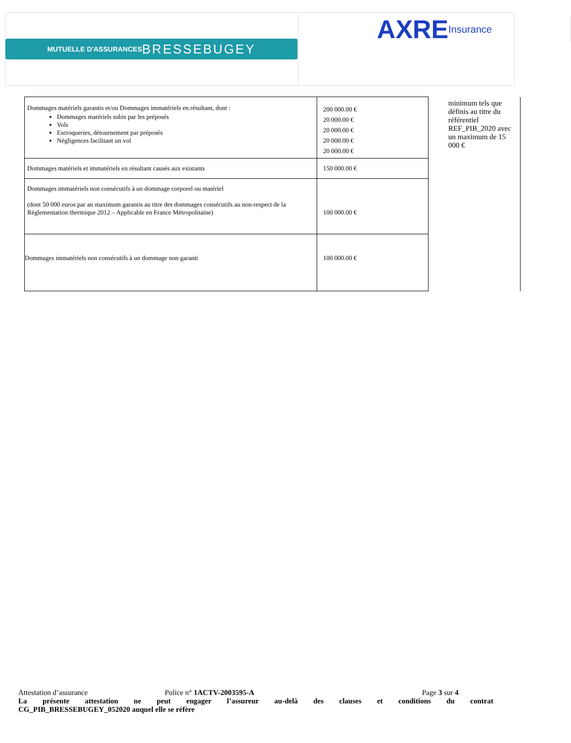MUTUELLE D'ASSURANCES BRESSE BUGEY
AXRE Insurance
| Dommages matériels garantis et/ou Dommages immatériels en résultant, dont : Dommages matériels subis par les préposés Vols Escroqueries, détournement par préposés Négligences facilitant un vol | 200 000.00 € 20 000.00 € 20 000.00 € 20 000.00 € 20 000.00 € | minimum tels que définis au titre du référentiel REF_PIB_2020 avec un maximum de 15 000 € |
| Dommages matériels et immatériels en résultant causés aux existants | 150 000.00 € | |
| Dommages immatériels non consécutifs à un dommage corporel ou matériel (dont 50 000 euros par an maximum garantis au titre des dommages consécutifs au non-respect de la Réglementation thermique 2012 – Applicable en France Métropolitaine) | 100 000.00 € | |
| Dommages immatériels non consécutifs à un dommage non garanti | 100 000.00 € | |
Attestation d’assurance Police n° 1ACTV-2003595-A Page 3 sur 4
La présente attestation ne peut engager l’assureur au-delà des clauses et conditions du contrat
CG_PIB_BRESSEBUGEY_052020 auquel elle se réfère